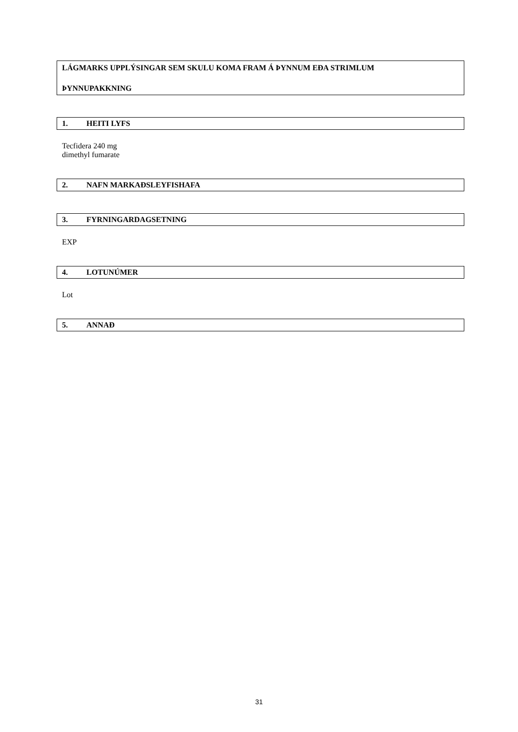LÁGMARKS UPPLÝSINGAR SEM SKULU KOMA FRAM Á ÞYNNUM EÐA STRIMLUM
ÞYNNUPAKKNING
1. HEITI LYFS
Tecfidera 240 mg
dimethyl fumarate
2. NAFN MARKAÐSLEYFISHAFA
3. FYRNINGARDAGSETNING
EXP
4. LOTUNÚMER
Lot
5. ANNAÐ
31